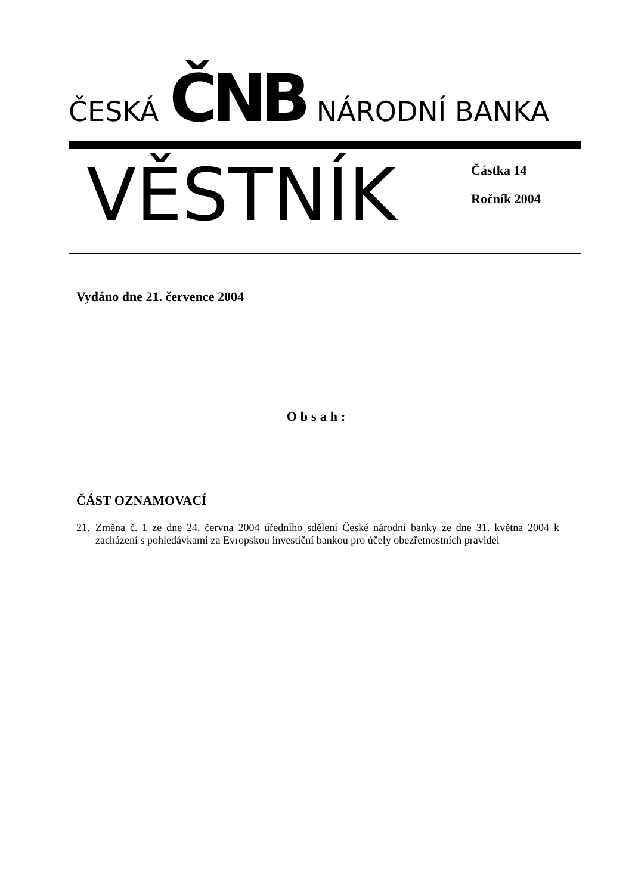ČESKÁ ČNB NÁRODNÍ BANKA
VĚSTNÍK
Částka 14
Ročník 2004
Vydáno dne 21. července 2004
Obsah:
ČÁST OZNAMOVACÍ
21. Změna č. 1 ze dne 24. června 2004 úředního sdělení České národní banky ze dne 31. května 2004 k zacházení s pohledávkami za Evropskou investiční bankou pro účely obezřetnostních pravidel